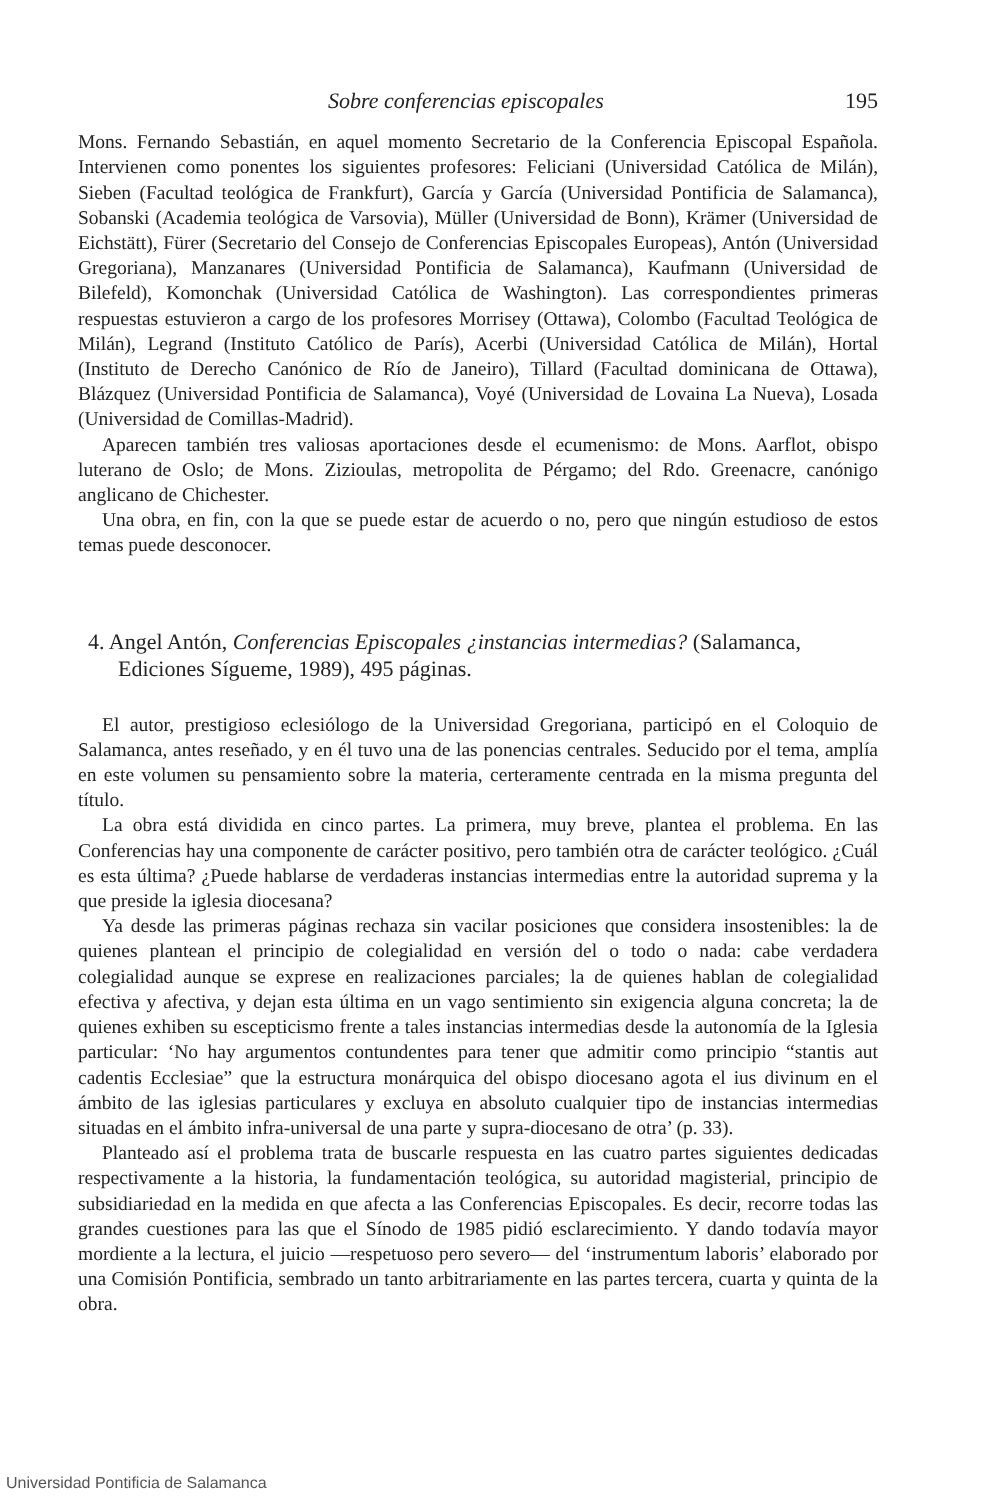Sobre conferencias episcopales 195
Mons. Fernando Sebastián, en aquel momento Secretario de la Conferencia Episcopal Española. Intervienen como ponentes los siguientes profesores: Feliciani (Universidad Católica de Milán), Sieben (Facultad teológica de Frankfurt), García y García (Universidad Pontificia de Salamanca), Sobanski (Academia teológica de Varsovia), Müller (Universidad de Bonn), Krämer (Universidad de Eichstätt), Fürer (Secretario del Consejo de Conferencias Episcopales Europeas), Antón (Universidad Gregoriana), Manzanares (Universidad Pontificia de Salamanca), Kaufmann (Universidad de Bilefeld), Komonchak (Universidad Católica de Washington). Las correspondientes primeras respuestas estuvieron a cargo de los profesores Morrisey (Ottawa), Colombo (Facultad Teológica de Milán), Legrand (Instituto Católico de París), Acerbi (Universidad Católica de Milán), Hortal (Instituto de Derecho Canónico de Río de Janeiro), Tillard (Facultad dominicana de Ottawa), Blázquez (Universidad Pontificia de Salamanca), Voyé (Universidad de Lovaina La Nueva), Losada (Universidad de Comillas-Madrid).
Aparecen también tres valiosas aportaciones desde el ecumenismo: de Mons. Aarflot, obispo luterano de Oslo; de Mons. Zizioulas, metropolita de Pérgamo; del Rdo. Greenacre, canónigo anglicano de Chichester.
Una obra, en fin, con la que se puede estar de acuerdo o no, pero que ningún estudioso de estos temas puede desconocer.
4. Angel Antón, Conferencias Episcopales ¿instancias intermedias? (Salamanca, Ediciones Sígueme, 1989), 495 páginas.
El autor, prestigioso eclesiólogo de la Universidad Gregoriana, participó en el Coloquio de Salamanca, antes reseñado, y en él tuvo una de las ponencias centrales. Seducido por el tema, amplía en este volumen su pensamiento sobre la materia, certeramente centrada en la misma pregunta del título.
La obra está dividida en cinco partes. La primera, muy breve, plantea el problema. En las Conferencias hay una componente de carácter positivo, pero también otra de carácter teológico. ¿Cuál es esta última? ¿Puede hablarse de verdaderas instancias intermedias entre la autoridad suprema y la que preside la iglesia diocesana?
Ya desde las primeras páginas rechaza sin vacilar posiciones que considera insostenibles: la de quienes plantean el principio de colegialidad en versión del o todo o nada: cabe verdadera colegialidad aunque se exprese en realizaciones parciales; la de quienes hablan de colegialidad efectiva y afectiva, y dejan esta última en un vago sentimiento sin exigencia alguna concreta; la de quienes exhiben su escepticismo frente a tales instancias intermedias desde la autonomía de la Iglesia particular: ‘No hay argumentos contundentes para tener que admitir como principio “stantis aut cadentis Ecclesiae” que la estructura monárquica del obispo diocesano agota el ius divinum en el ámbito de las iglesias particulares y excluya en absoluto cualquier tipo de instancias intermedias situadas en el ámbito infra-universal de una parte y supra-diocesano de otra’ (p. 33).
Planteado así el problema trata de buscarle respuesta en las cuatro partes siguientes dedicadas respectivamente a la historia, la fundamentación teológica, su autoridad magisterial, principio de subsidiariedad en la medida en que afecta a las Conferencias Episcopales. Es decir, recorre todas las grandes cuestiones para las que el Sínodo de 1985 pidió esclarecimiento. Y dando todavía mayor mordiente a la lectura, el juicio —respetuoso pero severo— del ‘instrumentum laboris’ elaborado por una Comisión Pontificia, sembrado un tanto arbitrariamente en las partes tercera, cuarta y quinta de la obra.
Universidad Pontificia de Salamanca